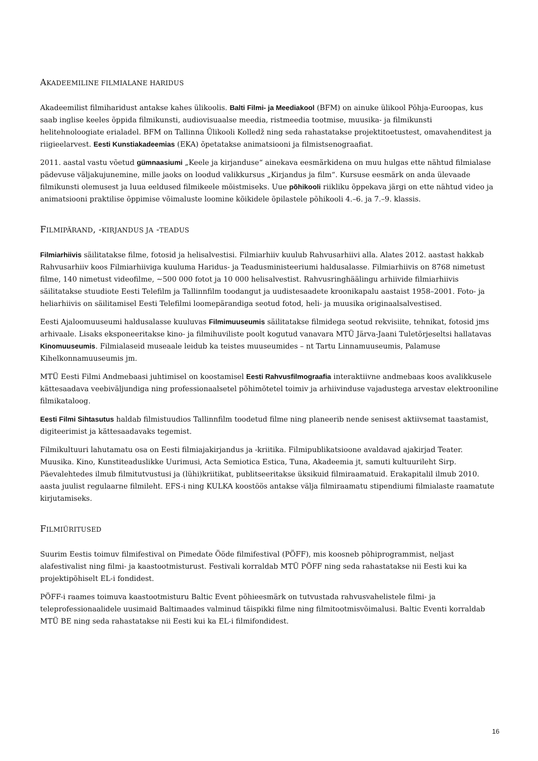AKADEEMILINE FILMIALANE HARIDUS
Akadeemilist filmiharidust antakse kahes ülikoolis. Balti Filmi- ja Meediakool (BFM) on ainuke ülikool Põhja-Euroopas, kus saab inglise keeles õppida filmikunsti, audiovisuaalse meedia, ristmeedia tootmise, muusika- ja filmikunsti helitehnoloogiate erialadel. BFM on Tallinna Ülikooli Kolledž ning seda rahastatakse projektitoetustest, omavahenditest ja riigieelarvest. Eesti Kunstiakadeemias (EKA) õpetatakse animatsiooni ja filmistsenograafiat.
2011. aastal vastu võetud gümnaasiumi „Keele ja kirjanduse“ ainekava eesmärkidena on muu hulgas ette nähtud filmialase pädevuse väljakujunemine, mille jaoks on loodud valikkursus „Kirjandus ja film“. Kursuse eesmärk on anda ülevaade filmikunsti olemusest ja luua eeldused filmikeele mõistmiseks. Uue põhikooli riikliku õppekava järgi on ette nähtud video ja animatsiooni praktilise õppimise võimaluste loomine kõikidele õpilastele põhikooli 4.–6. ja 7.–9. klassis.
FILMIPÄRAND, -KIRJANDUS JA -TEADUS
Filmiarhiivis säilitatakse filme, fotosid ja helisalvestisi. Filmiarhiiv kuulub Rahvusarhiivi alla. Alates 2012. aastast hakkab Rahvusarhiiv koos Filmiarhiiviga kuuluma Haridus- ja Teadusministeeriumi haldusalasse. Filmiarhiivis on 8768 nimetust filme, 140 nimetust videofilme, ~500 000 fotot ja 10 000 helisalvestist. Rahvusringhäälingu arhiivide filmiarhiivis säilitatakse stuudiote Eesti Telefilm ja Tallinnfilm toodangut ja uudistesaadete kroonikapalu aastaist 1958–2001. Foto- ja heliarhiivis on säilitamisel Eesti Telefilmi loomepärandiga seotud fotod, heli- ja muusika originaalsalvestised.
Eesti Ajaloomuuseumi haldusalasse kuuluvas Filmimuuseumis säilitatakse filmidega seotud rekvisiite, tehnikat, fotosid jms arhivaale. Lisaks eksponeeritakse kino- ja filmihuviliste poolt kogutud vanavara MTÜ Järva-Jaani Tuletõrjeseltsi hallatavas Kinomuuseumis. Filmialaseid museaale leidub ka teistes muuseumides – nt Tartu Linnamuuseumis, Palamuse Kihelkonnamuuseumis jm.
MTÜ Eesti Filmi Andmebaasi juhtimisel on koostamisel Eesti Rahvusfilmograafia interaktiivne andmebaas koos avalikkusele kättesaadava veebiväljundiga ning professionaalsetel põhimõtetel toimiv ja arhiivinduse vajadustega arvestav elektrooniline filmikataloog.
Eesti Filmi Sihtasutus haldab filmistuudios Tallinnfilm toodetud filme ning planeerib nende senisest aktiivsemat taastamist, digiteerimist ja kättesaadavaks tegemist.
Filmikultuuri lahutamatu osa on Eesti filmiajakirjandus ja -kriitika. Filmipublikatsioone avaldavad ajakirjad Teater. Muusika. Kino, Kunstiteaduslikke Uurimusi, Acta Semiotica Estica, Tuna, Akadeemia jt, samuti kultuurileht Sirp. Päevalehtedes ilmub filmitutvustusi ja (lühi)kriitikat, publitseeritakse üksikuid filmiraamatuid. Erakapitalil ilmub 2010. aasta juulist regulaarne filmileht. EFS-i ning KULKA koostöös antakse välja filmiraamatu stipendiumi filmialaste raamatute kirjutamiseks.
FILMIÜRITUSED
Suurim Eestis toimuv filmifestival on Pimedate Ööde filmifestival (PÖFF), mis koosneb põhiprogrammist, neljast alafestivalist ning filmi- ja kaastootmisturust. Festivali korraldab MTÜ PÖFF ning seda rahastatakse nii Eesti kui ka projektipõhiselt EL-i fondidest.
PÖFF-i raames toimuva kaastootmisturu Baltic Event põhieesmärk on tutvustada rahvusvahelistele filmi- ja teleprofessionaalidele uusimaid Baltimaades valminud täispikki filme ning filmitootmisvõimalusi. Baltic Eventi korraldab MTÜ BE ning seda rahastatakse nii Eesti kui ka EL-i filmifondidest.
16